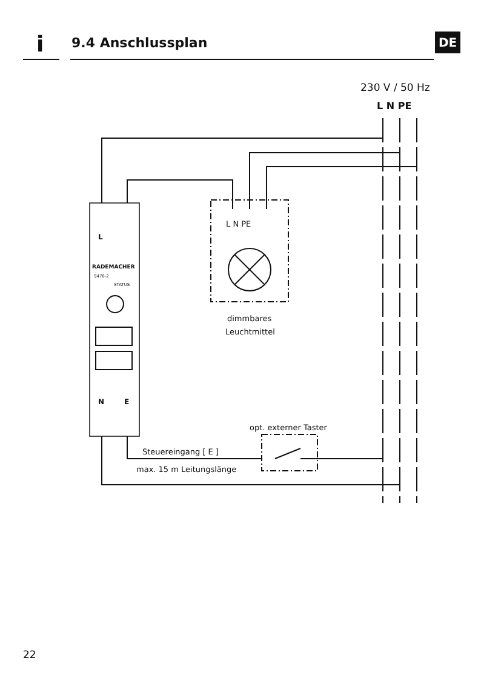i 9.4 Anschlussplan DE
230 V / 50 Hz
L N PE
L N PE
dimmbares
Leuchtmittel
L
RADEMACHER
9476-2
STATUS
N
E
opt. externer Taster
Steuereingang [ E ]
max. 15 m Leitungslänge
22